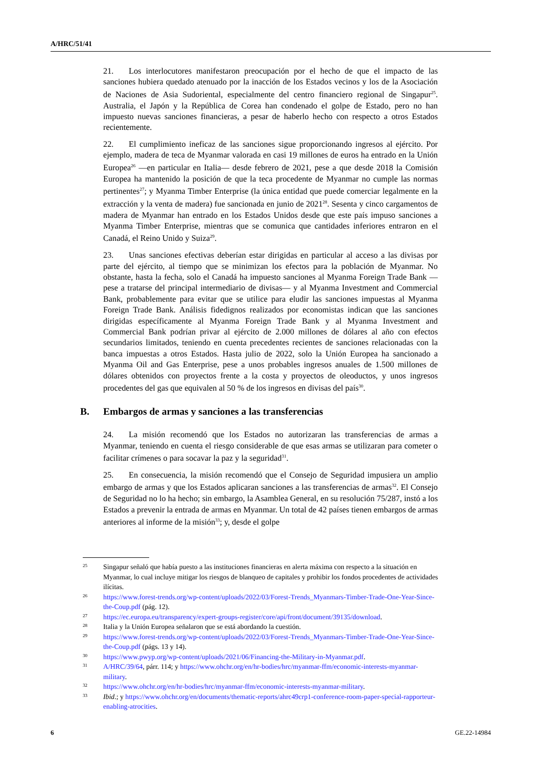A/HRC/51/41
21. Los interlocutores manifestaron preocupación por el hecho de que el impacto de las sanciones hubiera quedado atenuado por la inacción de los Estados vecinos y los de la Asociación de Naciones de Asia Sudoriental, especialmente del centro financiero regional de Singapur<sup>25</sup>. Australia, el Japón y la República de Corea han condenado el golpe de Estado, pero no han impuesto nuevas sanciones financieras, a pesar de haberlo hecho con respecto a otros Estados recientemente.
22. El cumplimiento ineficaz de las sanciones sigue proporcionando ingresos al ejército. Por ejemplo, madera de teca de Myanmar valorada en casi 19 millones de euros ha entrado en la Unión Europea<sup>26</sup> —en particular en Italia— desde febrero de 2021, pese a que desde 2018 la Comisión Europea ha mantenido la posición de que la teca procedente de Myanmar no cumple las normas pertinentes<sup>27</sup>; y Myanma Timber Enterprise (la única entidad que puede comerciar legalmente en la extracción y la venta de madera) fue sancionada en junio de 2021<sup>28</sup>. Sesenta y cinco cargamentos de madera de Myanmar han entrado en los Estados Unidos desde que este país impuso sanciones a Myanma Timber Enterprise, mientras que se comunica que cantidades inferiores entraron en el Canadá, el Reino Unido y Suiza<sup>29</sup>.
23. Unas sanciones efectivas deberían estar dirigidas en particular al acceso a las divisas por parte del ejército, al tiempo que se minimizan los efectos para la población de Myanmar. No obstante, hasta la fecha, solo el Canadá ha impuesto sanciones al Myanma Foreign Trade Bank —pese a tratarse del principal intermediario de divisas— y al Myanma Investment and Commercial Bank, probablemente para evitar que se utilice para eludir las sanciones impuestas al Myanma Foreign Trade Bank. Análisis fidedignos realizados por economistas indican que las sanciones dirigidas específicamente al Myanma Foreign Trade Bank y al Myanma Investment and Commercial Bank podrían privar al ejército de 2.000 millones de dólares al año con efectos secundarios limitados, teniendo en cuenta precedentes recientes de sanciones relacionadas con la banca impuestas a otros Estados. Hasta julio de 2022, solo la Unión Europea ha sancionado a Myanma Oil and Gas Enterprise, pese a unos probables ingresos anuales de 1.500 millones de dólares obtenidos con proyectos frente a la costa y proyectos de oleoductos, y unos ingresos procedentes del gas que equivalen al 50 % de los ingresos en divisas del país<sup>30</sup>.
B. Embargos de armas y sanciones a las transferencias
24. La misión recomendó que los Estados no autorizaran las transferencias de armas a Myanmar, teniendo en cuenta el riesgo considerable de que esas armas se utilizaran para cometer o facilitar crímenes o para socavar la paz y la seguridad<sup>31</sup>.
25. En consecuencia, la misión recomendó que el Consejo de Seguridad impusiera un amplio embargo de armas y que los Estados aplicaran sanciones a las transferencias de armas<sup>32</sup>. El Consejo de Seguridad no lo ha hecho; sin embargo, la Asamblea General, en su resolución 75/287, instó a los Estados a prevenir la entrada de armas en Myanmar. Un total de 42 países tienen embargos de armas anteriores al informe de la misión<sup>33</sup>; y, desde el golpe
25 Singapur señaló que había puesto a las instituciones financieras en alerta máxima con respecto a la situación en Myanmar, lo cual incluye mitigar los riesgos de blanqueo de capitales y prohibir los fondos procedentes de actividades ilícitas.
26 https://www.forest-trends.org/wp-content/uploads/2022/03/Forest-Trends_Myanmars-Timber-Trade-One-Year-Since-the-Coup.pdf (pág. 12).
27 https://ec.europa.eu/transparency/expert-groups-register/core/api/front/document/39135/download.
28 Italia y la Unión Europea señalaron que se está abordando la cuestión.
29 https://www.forest-trends.org/wp-content/uploads/2022/03/Forest-Trends_Myanmars-Timber-Trade-One-Year-Since-the-Coup.pdf (págs. 13 y 14).
30 https://www.pwyp.org/wp-content/uploads/2021/06/Financing-the-Military-in-Myanmar.pdf.
31 A/HRC/39/64, párr. 114; y https://www.ohchr.org/en/hr-bodies/hrc/myanmar-ffm/economic-interests-myanmar-military.
32 https://www.ohchr.org/en/hr-bodies/hrc/myanmar-ffm/economic-interests-myanmar-military.
33 Ibid.; y https://www.ohchr.org/en/documents/thematic-reports/ahrc49crp1-conference-room-paper-special-rapporteur-enabling-atrocities.
6 GE.22-14984